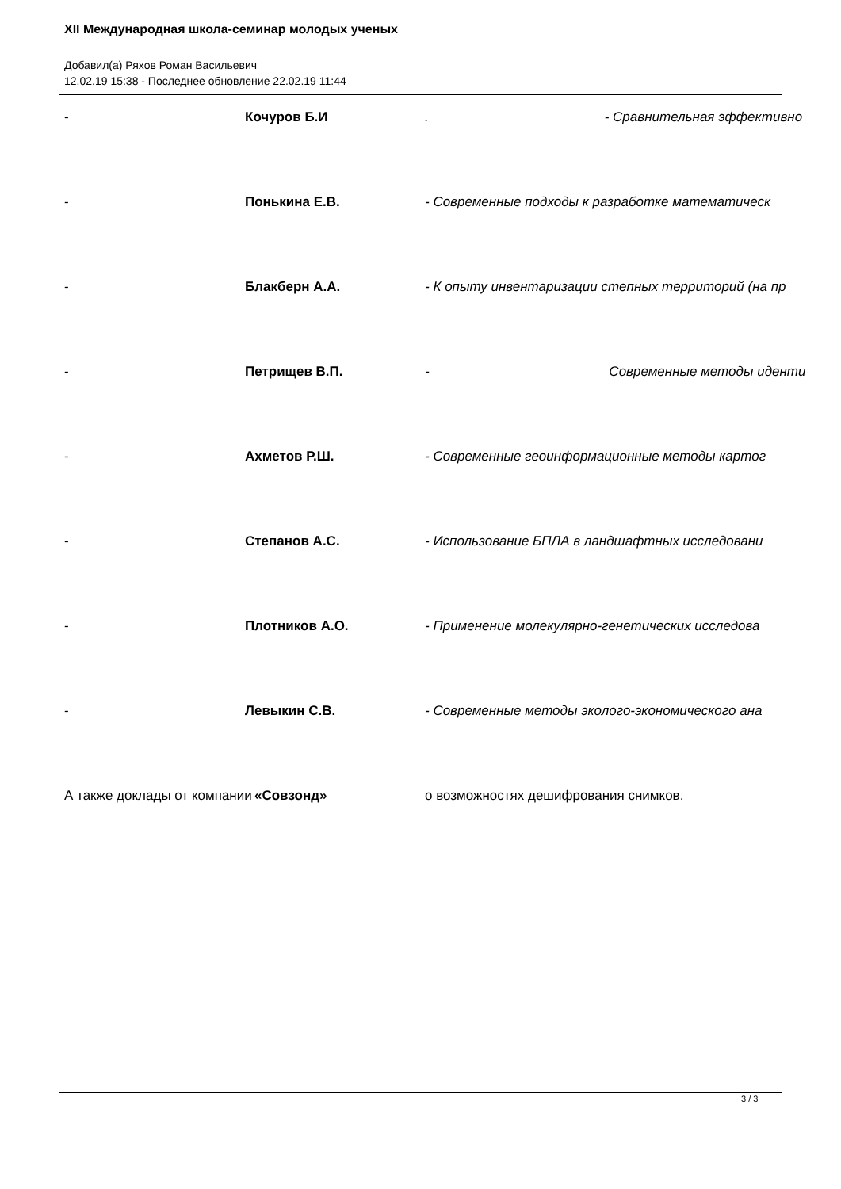XII Международная школа-семинар молодых ученых
Добавил(а) Ряхов Роман Васильевич
12.02.19 15:38 - Последнее обновление 22.02.19 11:44
- Кочуров Б.И. - Сравнительная эффективно
- Понькина Е.В. - Современные подходы к разработке математическ
- Блакберн А.А. - К опыту инвентаризации степных территорий (на пр
- Петрищев В.П. - Современные методы иденти
- Ахметов Р.Ш. - Современные геоинформационные методы картог
- Степанов А.С. - Использование БПЛА в ландшафтных исследовани
- Плотников А.О. - Применение молекулярно-генетических исследова
- Левыкин С.В. - Современные методы эколого-экономического ана
А также доклады от компании «Совзонд» о возможностях дешифрования снимков.
3 / 3